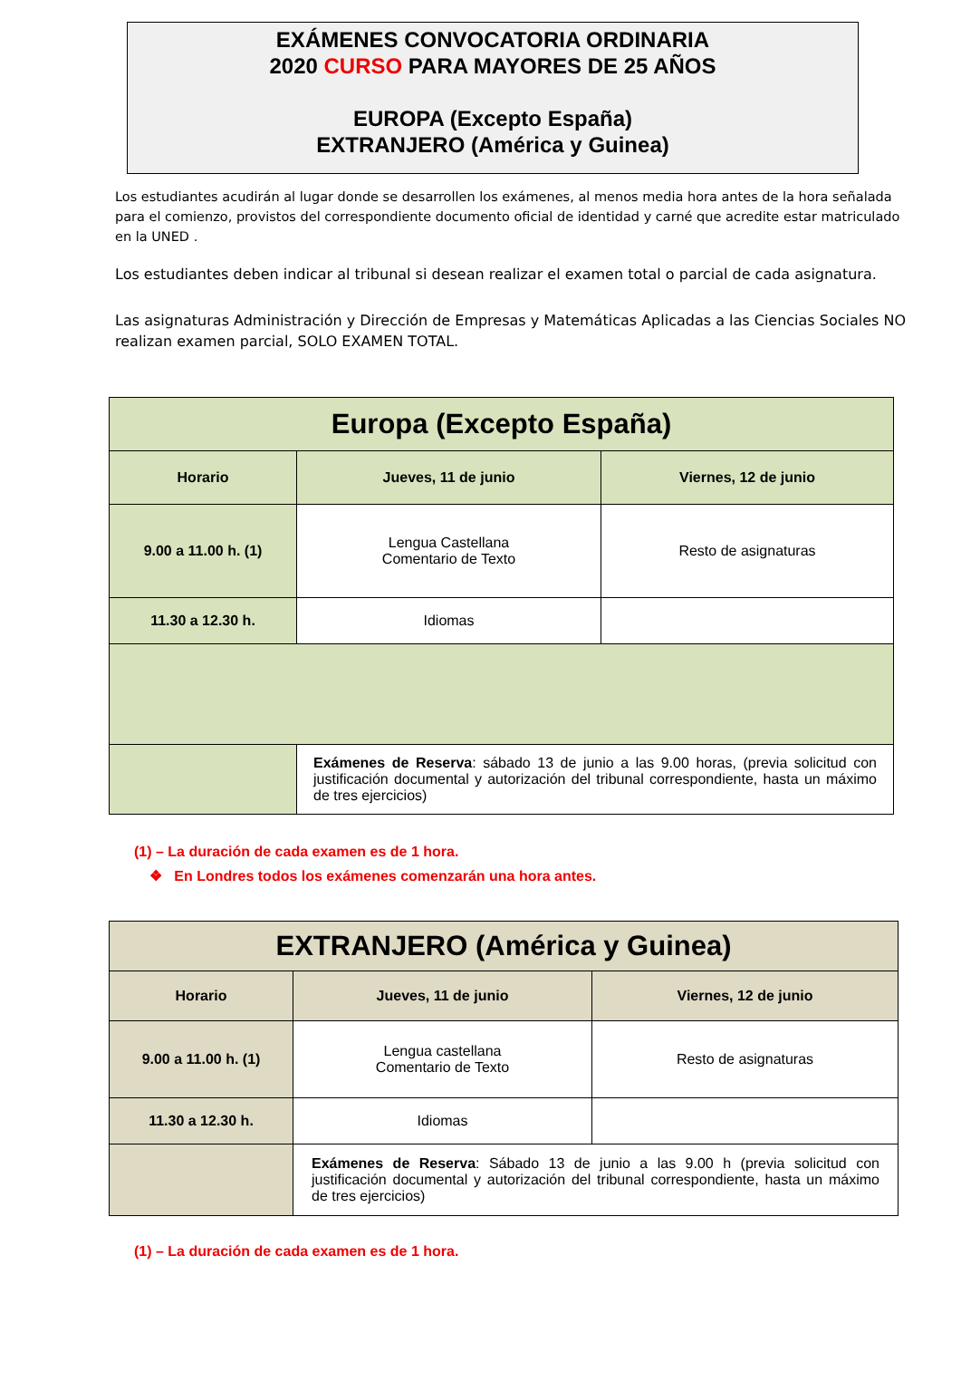EXÁMENES CONVOCATORIA ORDINARIA
2020 CURSO PARA MAYORES DE 25 AÑOS
EUROPA (Excepto España)
EXTRANJERO (América y Guinea)
Los estudiantes acudirán al lugar donde se desarrollen los exámenes, al menos media hora antes de la hora señalada para el comienzo, provistos del correspondiente documento oficial de identidad y carné que acredite estar matriculado en la UNED .
Los estudiantes deben indicar al tribunal si desean realizar el examen total o parcial de cada asignatura.
Las asignaturas Administración y Dirección de Empresas y Matemáticas Aplicadas a las Ciencias Sociales NO realizan examen parcial, SOLO EXAMEN TOTAL.
| Europa (Excepto España) | | |
| --- | --- | --- |
| Horario | Jueves, 11 de junio | Viernes, 12 de junio |
| 9.00 a 11.00 h. (1) | Lengua Castellana Comentario de Texto | Resto de asignaturas |
| 11.30 a 12.30 h. | Idiomas | |
| | Exámenes de Reserva : sábado 13 de junio a las 9.00 horas, (previa solicitud con justificación documental y autorización del tribunal correspondiente, hasta un máximo de tres ejercicios) | |
(1) – La duración de cada examen es de 1 hora.
❖ En Londres todos los exámenes comenzarán una hora antes.
| EXTRANJERO (América y Guinea) | | |
| --- | --- | --- |
| Horario | Jueves, 11 de junio | Viernes, 12 de junio |
| 9.00 a 11.00 h. (1) | Lengua castellana Comentario de Texto | Resto de asignaturas |
| 11.30 a 12.30 h. | Idiomas | |
| | Exámenes de Reserva : Sábado 13 de junio a las 9.00 h (previa solicitud con justificación documental y autorización del tribunal correspondiente, hasta un máximo de tres ejercicios) | |
(1) – La duración de cada examen es de 1 hora.